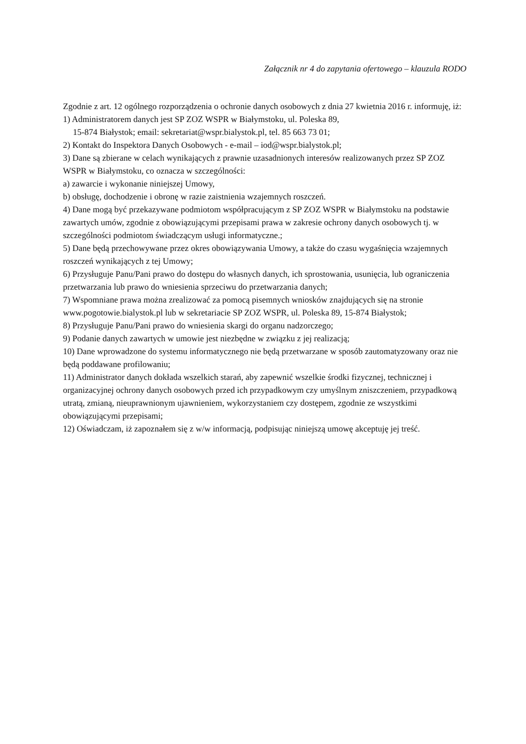Załącznik nr 4 do zapytania ofertowego – klauzula RODO
Zgodnie z art. 12 ogólnego rozporządzenia o ochronie danych osobowych z dnia 27 kwietnia 2016 r. informuję, iż:
1) Administratorem danych jest SP ZOZ WSPR w Białymstoku, ul. Poleska 89,
15-874 Białystok; email: sekretariat@wspr.bialystok.pl, tel. 85 663 73 01;
2) Kontakt do Inspektora Danych Osobowych - e-mail – iod@wspr.bialystok.pl;
3) Dane są zbierane w celach wynikających z prawnie uzasadnionych interesów realizowanych przez SP ZOZ WSPR w Białymstoku, co oznacza w szczególności:
a) zawarcie i wykonanie niniejszej Umowy,
b) obsługę, dochodzenie i obronę w razie zaistnienia wzajemnych roszczeń.
4) Dane mogą być przekazywane podmiotom współpracującym z SP ZOZ WSPR w Białymstoku na podstawie zawartych umów, zgodnie z obowiązującymi przepisami prawa w zakresie ochrony danych osobowych tj. w szczególności podmiotom świadczącym usługi informatyczne.;
5) Dane będą przechowywane przez okres obowiązywania Umowy, a także do czasu wygaśnięcia wzajemnych roszczeń wynikających z tej Umowy;
6) Przysługuje Panu/Pani prawo do dostępu do własnych danych, ich sprostowania, usunięcia, lub ograniczenia przetwarzania lub prawo do wniesienia sprzeciwu do przetwarzania danych;
7) Wspomniane prawa można zrealizować za pomocą pisemnych wniosków znajdujących się na stronie www.pogotowie.bialystok.pl lub w sekretariacie SP ZOZ WSPR, ul. Poleska 89, 15-874 Białystok;
8) Przysługuje Panu/Pani prawo do wniesienia skargi do organu nadzorczego;
9) Podanie danych zawartych w umowie jest niezbędne w związku z jej realizacją;
10) Dane wprowadzone do systemu informatycznego nie będą przetwarzane w sposób zautomatyzowany oraz nie będą poddawane profilowaniu;
11) Administrator danych dokłada wszelkich starań, aby zapewnić wszelkie środki fizycznej, technicznej i organizacyjnej ochrony danych osobowych przed ich przypadkowym czy umyślnym zniszczeniem, przypadkową utratą, zmianą, nieuprawnionym ujawnieniem, wykorzystaniem czy dostępem, zgodnie ze wszystkimi obowiązującymi przepisami;
12) Oświadczam, iż zapoznałem się z w/w informacją, podpisując niniejszą umowę akceptuję jej treść.